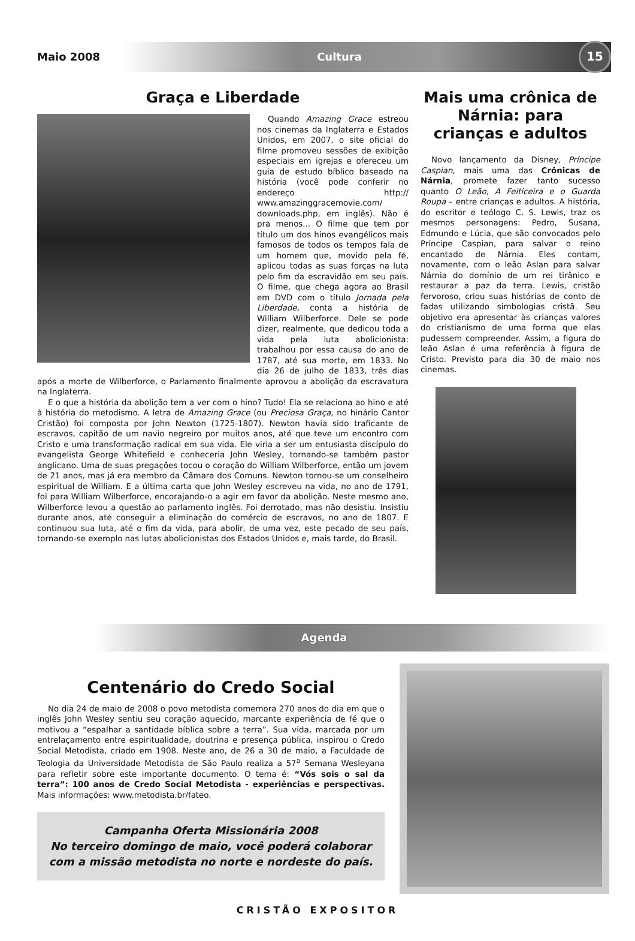Maio 2008 Cultura
15
Graça e Liberdade
Quando Amazing Grace estreou nos cinemas da Inglaterra e Estados Unidos, em 2007, o site oficial do filme promoveu sessões de exibição especiais em igrejas e ofereceu um guia de estudo bíblico baseado na história (você pode conferir no endereço http:// www.amazinggracemovie.com/ downloads.php, em inglês). Não é pra menos... O filme que tem por título um dos hinos evangélicos mais famosos de todos os tempos fala de um homem que, movido pela fé, aplicou todas as suas forças na luta pelo fim da escravidão em seu país. O filme, que chega agora ao Brasil em DVD com o título Jornada pela Liberdade, conta a história de William Wilberforce. Dele se pode dizer, realmente, que dedicou toda a vida pela luta abolicionista: trabalhou por essa causa do ano de 1787, até sua morte, em 1833. No dia 26 de julho de 1833, três dias após a morte de Wilberforce, o Parlamento finalmente aprovou a abolição da escravatura na Inglaterra.
E o que a história da abolição tem a ver com o hino? Tudo! Ela se relaciona ao hino e até à história do metodismo. A letra de Amazing Grace (ou Preciosa Graça, no hinário Cantor Cristão) foi composta por John Newton (1725-1807). Newton havia sido traficante de escravos, capitão de um navio negreiro por muitos anos, até que teve um encontro com Cristo e uma transformação radical em sua vida. Ele viria a ser um entusiasta discípulo do evangelista George Whitefield e conheceria John Wesley, tornando-se também pastor anglicano. Uma de suas pregações tocou o coração do William Wilberforce, então um jovem de 21 anos, mas já era membro da Câmara dos Comuns. Newton tornou-se um conselheiro espiritual de William. E a última carta que John Wesley escreveu na vida, no ano de 1791, foi para William Wilberforce, encorajando-o a agir em favor da abolição. Neste mesmo ano, Wilberforce levou a questão ao parlamento inglês. Foi derrotado, mas não desistiu. Insistiu durante anos, até conseguir a eliminação do comércio de escravos, no ano de 1807. E continuou sua luta, até o fim da vida, para abolir, de uma vez, este pecado de seu país, tornando-se exemplo nas lutas abolicionistas dos Estados Unidos e, mais tarde, do Brasil.
Mais uma crônica de Nárnia: para crianças e adultos
Novo lançamento da Disney, Príncipe Caspian, mais uma das Crônicas de Nárnia, promete fazer tanto sucesso quanto O Leão, A Feiticeira e o Guarda Roupa – entre crianças e adultos. A história, do escritor e teólogo C. S. Lewis, traz os mesmos personagens: Pedro, Susana, Edmundo e Lúcia, que são convocados pelo Príncipe Caspian, para salvar o reino encantado de Nárnia. Eles contam, novamente, com o leão Aslan para salvar Nárnia do domínio de um rei tirânico e restaurar a paz da terra. Lewis, cristão fervoroso, criou suas histórias de conto de fadas utilizando simbologias cristã. Seu objetivo era apresentar às crianças valores do cristianismo de uma forma que elas pudessem compreender. Assim, a figura do leão Aslan é uma referência à figura de Cristo. Previsto para dia 30 de maio nos cinemas.
Agenda
Centenário do Credo Social
No dia 24 de maio de 2008 o povo metodista comemora 270 anos do dia em que o inglês John Wesley sentiu seu coração aquecido, marcante experiência de fé que o motivou a “espalhar a santidade bíblica sobre a terra”. Sua vida, marcada por um entrelaçamento entre espiritualidade, doutrina e presença pública, inspirou o Credo Social Metodista, criado em 1908. Neste ano, de 26 a 30 de maio, a Faculdade de Teologia da Universidade Metodista de São Paulo realiza a 57<sup>a</sup> Semana Wesleyana para refletir sobre este importante documento. O tema é: “Vós sois o sal da terra”: 100 anos de Credo Social Metodista - experiências e perspectivas. Mais informações: www.metodista.br/fateo.
Campanha Oferta Missionária 2008
No terceiro domingo de maio, você poderá colaborar com a missão metodista no norte e nordeste do país.
CRISTÃO EXPOSITOR